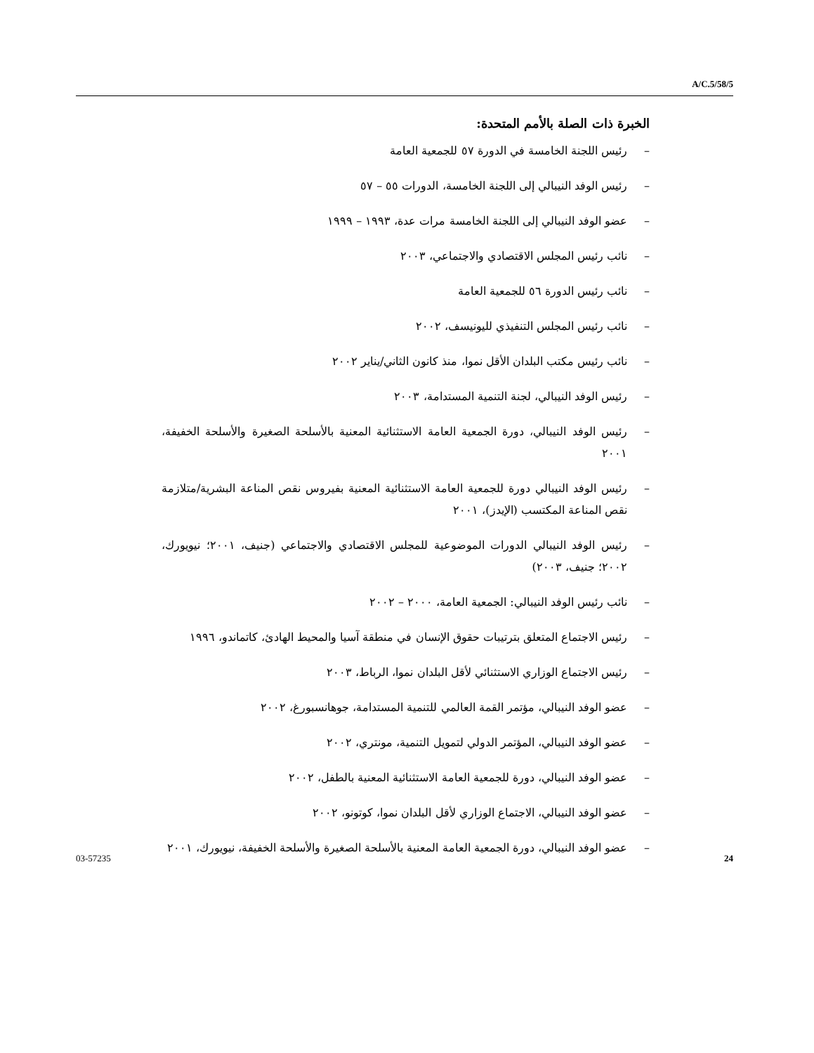A/C.5/58/5
الخبرة ذات الصلة بالأمم المتحدة:
– رئيس اللجنة الخامسة في الدورة ٥٧ للجمعية العامة
– رئيس الوفد النيبالي إلى اللجنة الخامسة، الدورات ٥٥ – ٥٧
– عضو الوفد النيبالي إلى اللجنة الخامسة مرات عدة، ١٩٩٣ – ١٩٩٩
– نائب رئيس المجلس الاقتصادي والاجتماعي، ٢٠٠٣
– نائب رئيس الدورة ٥٦ للجمعية العامة
– نائب رئيس المجلس التنفيذي لليونيسف، ٢٠٠٢
– نائب رئيس مكتب البلدان الأقل نموا، منذ كانون الثاني/يناير ٢٠٠٢
– رئيس الوفد النيبالي، لجنة التنمية المستدامة، ٢٠٠٣
– رئيس الوفد النيبالي، دورة الجمعية العامة الاستثنائية المعنية بالأسلحة الصغيرة والأسلحة الخفيفة، ٢٠٠١
– رئيس الوفد النيبالي دورة للجمعية العامة الاستثنائية المعنية بفيروس نقص المناعة البشرية/متلازمة نقص المناعة المكتسب (الإيدز)، ٢٠٠١
– رئيس الوفد النيبالي الدورات الموضوعية للمجلس الاقتصادي والاجتماعي (جنيف، ٢٠٠١؛ نيويورك، ٢٠٠٢؛ جنيف، ٢٠٠٣)
– نائب رئيس الوفد النيبالي: الجمعية العامة، ٢٠٠٠ – ٢٠٠٢
– رئيس الاجتماع المتعلق بترتيبات حقوق الإنسان في منطقة آسيا والمحيط الهادئ، كاتماندو، ١٩٩٦
– رئيس الاجتماع الوزاري الاستثنائي لأقل البلدان نموا، الرباط، ٢٠٠٣
– عضو الوفد النيبالي، مؤتمر القمة العالمي للتنمية المستدامة، جوهانسبورغ، ٢٠٠٢
– عضو الوفد النيبالي، المؤتمر الدولي لتمويل التنمية، مونتري، ٢٠٠٢
– عضو الوفد النيبالي، دورة للجمعية العامة الاستثنائية المعنية بالطفل، ٢٠٠٢
– عضو الوفد النيبالي، الاجتماع الوزاري لأقل البلدان نموا، كوتونو، ٢٠٠٢
– عضو الوفد النيبالي، دورة الجمعية العامة المعنية بالأسلحة الصغيرة والأسلحة الخفيفة، نيويورك، ٢٠٠١
03-57235 24